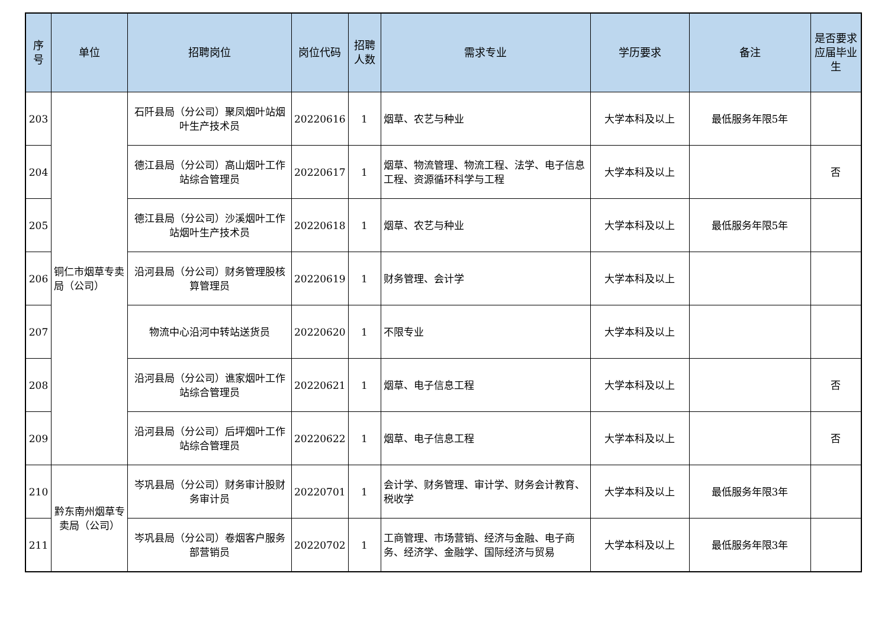| 序号 | 单位 | 招聘岗位 | 岗位代码 | 招聘人数 | 需求专业 | 学历要求 | 备注 | 是否要求应届毕业生 |
| --- | --- | --- | --- | --- | --- | --- | --- | --- |
| 203 | 铜仁市烟草专卖局（公司） | 石阡县局（分公司）聚凤烟叶站烟叶生产技术员 | 20220616 | 1 | 烟草、农艺与种业 | 大学本科及以上 | 最低服务年限5年 | |
| 204 | | 德江县局（分公司）高山烟叶工作站综合管理员 | 20220617 | 1 | 烟草、物流管理、物流工程、法学、电子信息工程、资源循环科学与工程 | 大学本科及以上 | | 否 |
| 205 | | 德江县局（分公司）沙溪烟叶工作站烟叶生产技术员 | 20220618 | 1 | 烟草、农艺与种业 | 大学本科及以上 | 最低服务年限5年 | |
| 206 | | 沿河县局（分公司）财务管理股核算管理员 | 20220619 | 1 | 财务管理、会计学 | 大学本科及以上 | | |
| 207 | | 物流中心沿河中转站送货员 | 20220620 | 1 | 不限专业 | 大学本科及以上 | | |
| 208 | | 沿河县局（分公司）谯家烟叶工作站综合管理员 | 20220621 | 1 | 烟草、电子信息工程 | 大学本科及以上 | | 否 |
| 209 | | 沿河县局（分公司）后坪烟叶工作站综合管理员 | 20220622 | 1 | 烟草、电子信息工程 | 大学本科及以上 | | 否 |
| 210 | 黔东南州烟草专卖局（公司） | 岑巩县局（分公司）财务审计股财务审计员 | 20220701 | 1 | 会计学、财务管理、审计学、财务会计教育、税收学 | 大学本科及以上 | 最低服务年限3年 | |
| 211 | | 岑巩县局（分公司）卷烟客户服务部营销员 | 20220702 | 1 | 工商管理、市场营销、经济与金融、电子商务、经济学、金融学、国际经济与贸易 | 大学本科及以上 | 最低服务年限3年 | |